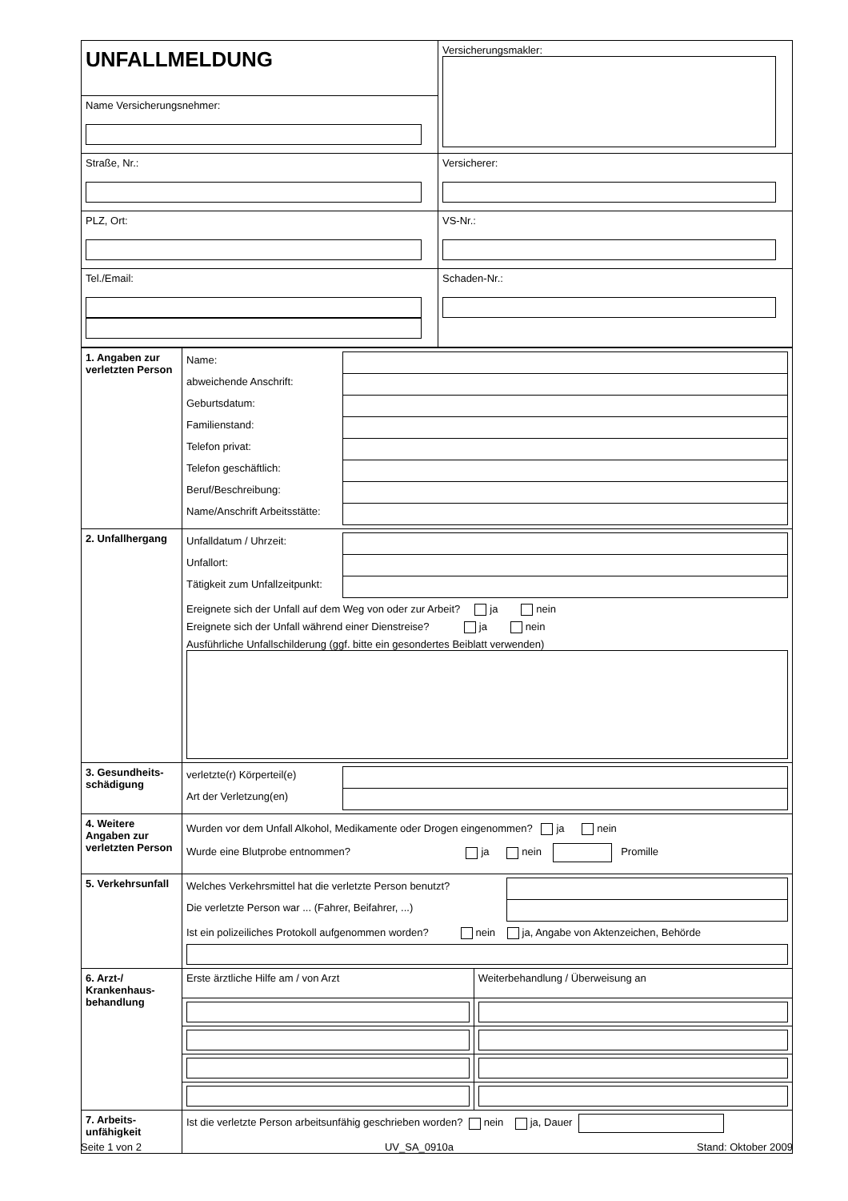| UNFALLMELDUNG | Versicherungsmakler: |
| Name Versicherungsnehmer: | |
| Straße, Nr.: | Versicherer: |
| PLZ, Ort: | VS-Nr.: |
| Tel./Email: | Schaden-Nr.: |
| 1. Angaben zur verletzten Person | / Name: / / / abweichende Anschrift: / / / Geburtsdatum: / / / Familienstand: / / / Telefon privat: / / / Telefon geschäftlich: / / / Beruf/Beschreibung: / / / Name/Anschrift Arbeitsstätte: / / |
| 2. Unfallhergang | / Unfalldatum / Uhrzeit: / / / Unfallort: / / / Tätigkeit zum Unfallzeitpunkt: / / Ereignete sich der Unfall auf dem Weg von oder zur Arbeit? ja nein Ereignete sich der Unfall während einer Dienstreise? ja nein Ausführliche Unfallschilderung (ggf. bitte ein gesondertes Beiblatt verwenden) |
| 3. Gesundheits-schädigung | / verletzte(r) Körperteil(e) / / / Art der Verletzung(en) / / |
| 4. Weitere Angaben zur verletzten Person | Wurden vor dem Unfall Alkohol, Medikamente oder Drogen eingenommen? ja nein Wurde eine Blutprobe entnommen? ja nein Promille |
| 5. Verkehrsunfall | / Welches Verkehrsmittel hat die verletzte Person benutzt? / / / Die verletzte Person war ... (Fahrer, Beifahrer, ...) / / Ist ein polizeiliches Protokoll aufgenommen worden? nein ja, Angabe von Aktenzeichen, Behörde |
| 6. Arzt-/ Krankenhaus-behandlung | / Erste ärztliche Hilfe am / von Arzt / Weiterbehandlung / Überweisung an / |
| 7. Arbeits-unfähigkeit | Ist die verletzte Person arbeitsunfähig geschrieben worden? nein ja, Dauer |
Seite 1 von 2 UV_SA_0910a Stand: Oktober 2009